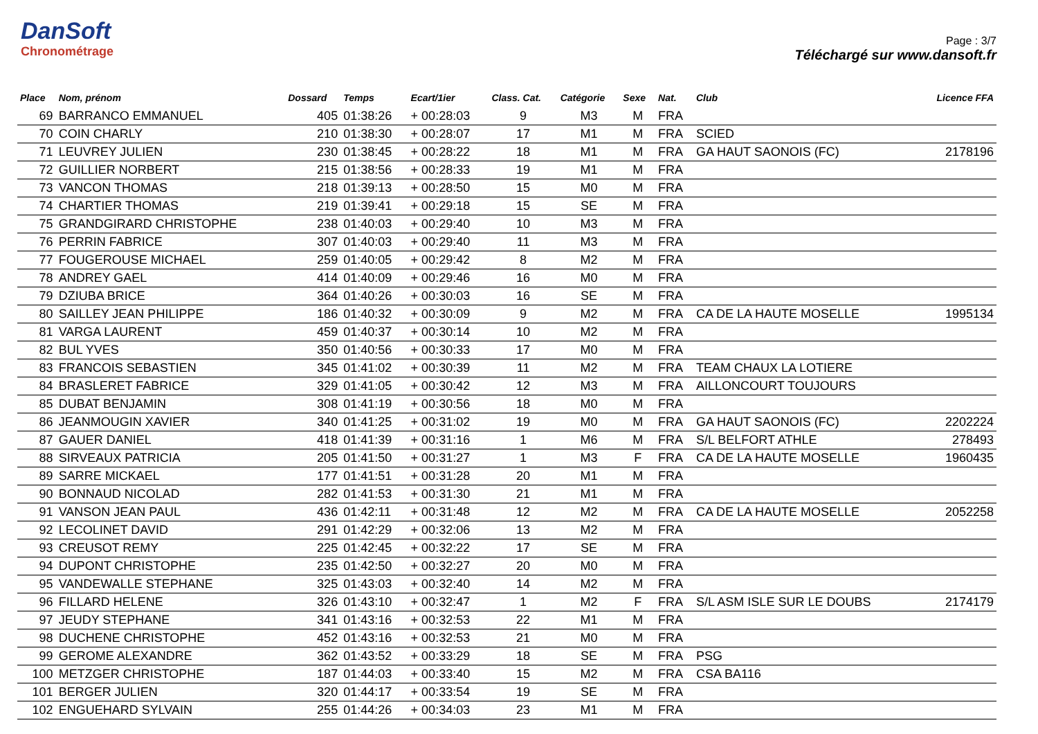DanSoft
Chronométrage
Page : 3/7
Téléchargé sur www.dansoft.fr
| Place | Nom, prénom | Dossard | Temps | Ecart/1ier | Class. Cat. | Catégorie | Sexe | Nat. | Club | Licence FFA |
| --- | --- | --- | --- | --- | --- | --- | --- | --- | --- | --- |
| 69 | BARRANCO EMMANUEL | 405 | 01:38:26 | + 00:28:03 | 9 | M3 | M | FRA | | |
| 70 | COIN CHARLY | 210 | 01:38:30 | + 00:28:07 | 17 | M1 | M | FRA | SCIED | |
| 71 | LEUVREY JULIEN | 230 | 01:38:45 | + 00:28:22 | 18 | M1 | M | FRA | GA HAUT SAONOIS (FC) | 2178196 |
| 72 | GUILLIER NORBERT | 215 | 01:38:56 | + 00:28:33 | 19 | M1 | M | FRA | | |
| 73 | VANCON THOMAS | 218 | 01:39:13 | + 00:28:50 | 15 | M0 | M | FRA | | |
| 74 | CHARTIER THOMAS | 219 | 01:39:41 | + 00:29:18 | 15 | SE | M | FRA | | |
| 75 | GRANDGIRARD CHRISTOPHE | 238 | 01:40:03 | + 00:29:40 | 10 | M3 | M | FRA | | |
| 76 | PERRIN FABRICE | 307 | 01:40:03 | + 00:29:40 | 11 | M3 | M | FRA | | |
| 77 | FOUGEROUSE MICHAEL | 259 | 01:40:05 | + 00:29:42 | 8 | M2 | M | FRA | | |
| 78 | ANDREY GAEL | 414 | 01:40:09 | + 00:29:46 | 16 | M0 | M | FRA | | |
| 79 | DZIUBA BRICE | 364 | 01:40:26 | + 00:30:03 | 16 | SE | M | FRA | | |
| 80 | SAILLEY JEAN PHILIPPE | 186 | 01:40:32 | + 00:30:09 | 9 | M2 | M | FRA | CA DE LA HAUTE MOSELLE | 1995134 |
| 81 | VARGA LAURENT | 459 | 01:40:37 | + 00:30:14 | 10 | M2 | M | FRA | | |
| 82 | BUL YVES | 350 | 01:40:56 | + 00:30:33 | 17 | M0 | M | FRA | | |
| 83 | FRANCOIS SEBASTIEN | 345 | 01:41:02 | + 00:30:39 | 11 | M2 | M | FRA | TEAM CHAUX LA LOTIERE | |
| 84 | BRASLERET FABRICE | 329 | 01:41:05 | + 00:30:42 | 12 | M3 | M | FRA | AILLONCOURT TOUJOURS | |
| 85 | DUBAT BENJAMIN | 308 | 01:41:19 | + 00:30:56 | 18 | M0 | M | FRA | | |
| 86 | JEANMOUGIN XAVIER | 340 | 01:41:25 | + 00:31:02 | 19 | M0 | M | FRA | GA HAUT SAONOIS (FC) | 2202224 |
| 87 | GAUER DANIEL | 418 | 01:41:39 | + 00:31:16 | 1 | M6 | M | FRA | S/L BELFORT ATHLE | 278493 |
| 88 | SIRVEAUX PATRICIA | 205 | 01:41:50 | + 00:31:27 | 1 | M3 | F | FRA | CA DE LA HAUTE MOSELLE | 1960435 |
| 89 | SARRE MICKAEL | 177 | 01:41:51 | + 00:31:28 | 20 | M1 | M | FRA | | |
| 90 | BONNAUD NICOLAD | 282 | 01:41:53 | + 00:31:30 | 21 | M1 | M | FRA | | |
| 91 | VANSON JEAN PAUL | 436 | 01:42:11 | + 00:31:48 | 12 | M2 | M | FRA | CA DE LA HAUTE MOSELLE | 2052258 |
| 92 | LECOLINET DAVID | 291 | 01:42:29 | + 00:32:06 | 13 | M2 | M | FRA | | |
| 93 | CREUSOT REMY | 225 | 01:42:45 | + 00:32:22 | 17 | SE | M | FRA | | |
| 94 | DUPONT CHRISTOPHE | 235 | 01:42:50 | + 00:32:27 | 20 | M0 | M | FRA | | |
| 95 | VANDEWALLE STEPHANE | 325 | 01:43:03 | + 00:32:40 | 14 | M2 | M | FRA | | |
| 96 | FILLARD HELENE | 326 | 01:43:10 | + 00:32:47 | 1 | M2 | F | FRA | S/L ASM ISLE SUR LE DOUBS | 2174179 |
| 97 | JEUDY STEPHANE | 341 | 01:43:16 | + 00:32:53 | 22 | M1 | M | FRA | | |
| 98 | DUCHENE CHRISTOPHE | 452 | 01:43:16 | + 00:32:53 | 21 | M0 | M | FRA | | |
| 99 | GEROME ALEXANDRE | 362 | 01:43:52 | + 00:33:29 | 18 | SE | M | FRA | PSG | |
| 100 | METZGER CHRISTOPHE | 187 | 01:44:03 | + 00:33:40 | 15 | M2 | M | FRA | CSA BA116 | |
| 101 | BERGER JULIEN | 320 | 01:44:17 | + 00:33:54 | 19 | SE | M | FRA | | |
| 102 | ENGUEHARD SYLVAIN | 255 | 01:44:26 | + 00:34:03 | 23 | M1 | M | FRA | | |